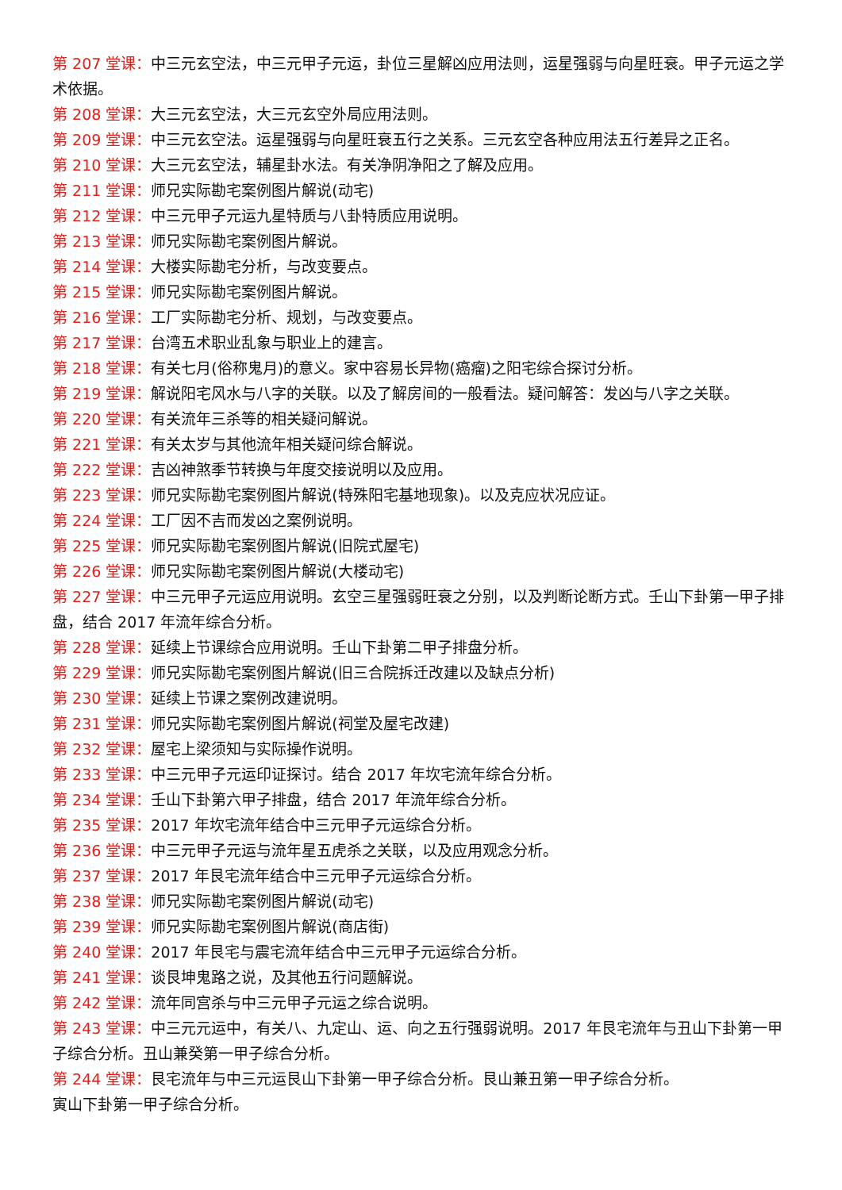第 207 堂课：中三元玄空法，中三元甲子元运，卦位三星解凶应用法则，运星强弱与向星旺衰。甲子元运之学术依据。
第 208 堂课：大三元玄空法，大三元玄空外局应用法则。
第 209 堂课：中三元玄空法。运星强弱与向星旺衰五行之关系。三元玄空各种应用法五行差异之正名。
第 210 堂课：大三元玄空法，辅星卦水法。有关净阴净阳之了解及应用。
第 211 堂课：师兄实际勘宅案例图片解说(动宅)
第 212 堂课：中三元甲子元运九星特质与八卦特质应用说明。
第 213 堂课：师兄实际勘宅案例图片解说。
第 214 堂课：大楼实际勘宅分析，与改变要点。
第 215 堂课：师兄实际勘宅案例图片解说。
第 216 堂课：工厂实际勘宅分析、规划，与改变要点。
第 217 堂课：台湾五术职业乱象与职业上的建言。
第 218 堂课：有关七月(俗称鬼月)的意义。家中容易长异物(癌瘤)之阳宅综合探讨分析。
第 219 堂课：解说阳宅风水与八字的关联。以及了解房间的一般看法。疑问解答：发凶与八字之关联。
第 220 堂课：有关流年三杀等的相关疑问解说。
第 221 堂课：有关太岁与其他流年相关疑问综合解说。
第 222 堂课：吉凶神煞季节转换与年度交接说明以及应用。
第 223 堂课：师兄实际勘宅案例图片解说(特殊阳宅基地现象)。以及克应状况应证。
第 224 堂课：工厂因不吉而发凶之案例说明。
第 225 堂课：师兄实际勘宅案例图片解说(旧院式屋宅)
第 226 堂课：师兄实际勘宅案例图片解说(大楼动宅)
第 227 堂课：中三元甲子元运应用说明。玄空三星强弱旺衰之分别，以及判断论断方式。壬山下卦第一甲子排盘，结合 2017 年流年综合分析。
第 228 堂课：延续上节课综合应用说明。壬山下卦第二甲子排盘分析。
第 229 堂课：师兄实际勘宅案例图片解说(旧三合院拆迁改建以及缺点分析)
第 230 堂课：延续上节课之案例改建说明。
第 231 堂课：师兄实际勘宅案例图片解说(祠堂及屋宅改建)
第 232 堂课：屋宅上梁须知与实际操作说明。
第 233 堂课：中三元甲子元运印证探讨。结合 2017 年坎宅流年综合分析。
第 234 堂课：壬山下卦第六甲子排盘，结合 2017 年流年综合分析。
第 235 堂课：2017 年坎宅流年结合中三元甲子元运综合分析。
第 236 堂课：中三元甲子元运与流年星五虎杀之关联，以及应用观念分析。
第 237 堂课：2017 年艮宅流年结合中三元甲子元运综合分析。
第 238 堂课：师兄实际勘宅案例图片解说(动宅)
第 239 堂课：师兄实际勘宅案例图片解说(商店街)
第 240 堂课：2017 年艮宅与震宅流年结合中三元甲子元运综合分析。
第 241 堂课：谈艮坤鬼路之说，及其他五行问题解说。
第 242 堂课：流年同宫杀与中三元甲子元运之综合说明。
第 243 堂课：中三元元运中，有关八、九定山、运、向之五行强弱说明。2017 年艮宅流年与丑山下卦第一甲子综合分析。丑山兼癸第一甲子综合分析。
第 244 堂课：艮宅流年与中三元运艮山下卦第一甲子综合分析。艮山兼丑第一甲子综合分析。
寅山下卦第一甲子综合分析。